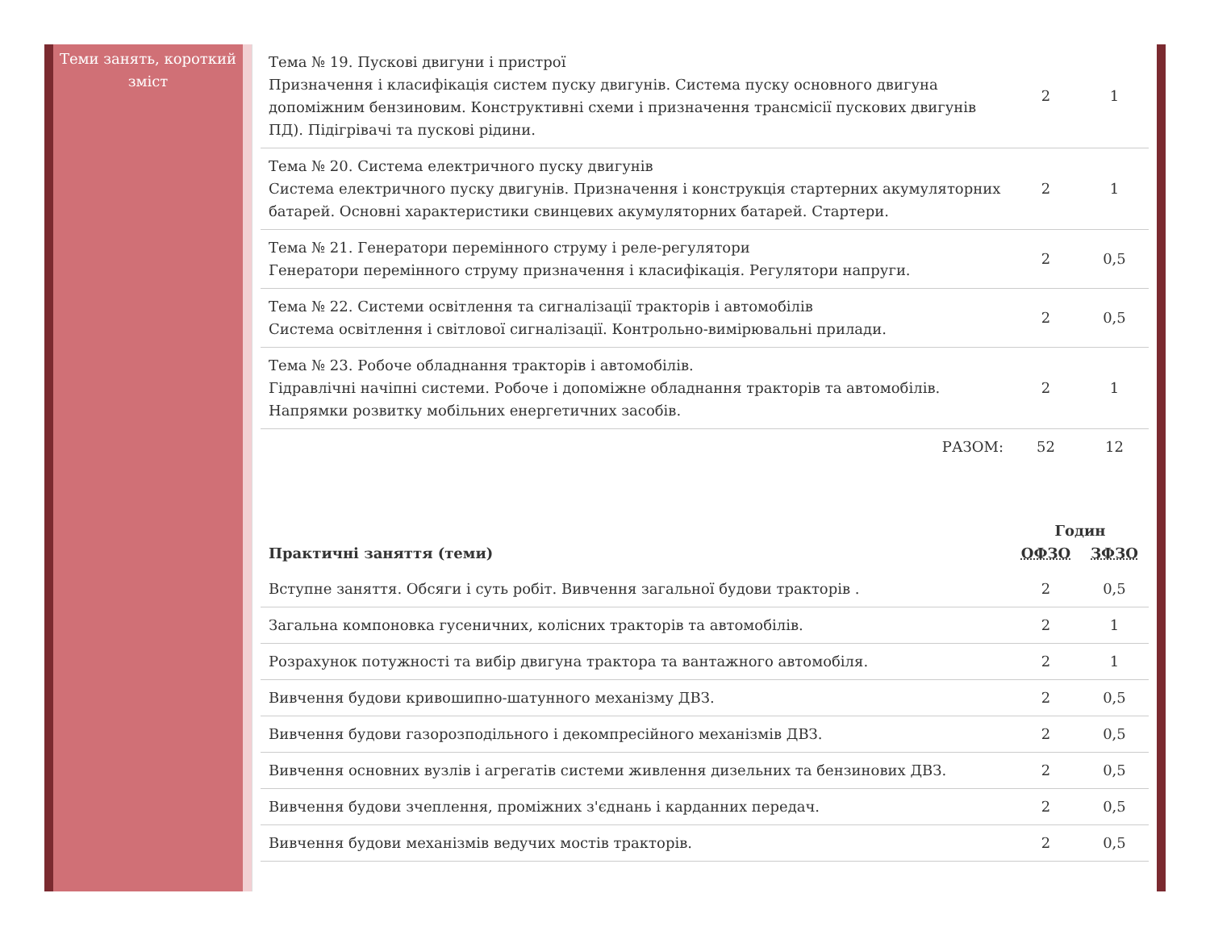Теми занять, короткий зміст
| Тема № 19. Пускові двигуни і пристрої Призначення і класифікація систем пуску двигунів. Система пуску основного двигуна допоміжним бензиновим. Конструктивні схеми і призначення трансмісії пускових двигунів ПД). Підігрівачі та пускові рідини. | 2 | 1 |
| Тема № 20. Система електричного пуску двигунів Система електричного пуску двигунів. Призначення і конструкція стартерних акумуляторних батарей. Основні характеристики свинцевих акумуляторних батарей. Стартери. | 2 | 1 |
| Тема № 21. Генератори перемінного струму і реле-регулятори Генератори перемінного струму призначення і класифікація. Регулятори напруги. | 2 | 0,5 |
| Тема № 22. Системи освітлення та сигналізації тракторів і автомобілів Система освітлення і світлової сигналізації. Контрольно-вимірювальні прилади. | 2 | 0,5 |
| Тема № 23. Робоче обладнання тракторів і автомобілів. Гідравлічні начіпні системи. Робоче і допоміжне обладнання тракторів та автомобілів. Напрямки розвитку мобільних енергетичних засобів. | 2 | 1 |
| РАЗОМ: | 52 | 12 |
| Практичні заняття (теми) | Годин | |
| --- | --- | --- |
| | ОФЗО | ЗФЗО |
| Вступне заняття. Обсяги і суть робіт. Вивчення загальної будови тракторів . | 2 | 0,5 |
| Загальна компоновка гусеничних, колісних тракторів та автомобілів. | 2 | 1 |
| Розрахунок потужності та вибір двигуна трактора та вантажного автомобіля. | 2 | 1 |
| Вивчення будови кривошипно-шатунного механізму ДВЗ. | 2 | 0,5 |
| Вивчення будови газорозподільного і декомпресійного механізмів ДВЗ. | 2 | 0,5 |
| Вивчення основних вузлів і агрегатів системи живлення дизельних та бензинових ДВЗ. | 2 | 0,5 |
| Вивчення будови зчеплення, проміжних з'єднань і карданних передач. | 2 | 0,5 |
| Вивчення будови механізмів ведучих мостів тракторів. | 2 | 0,5 |